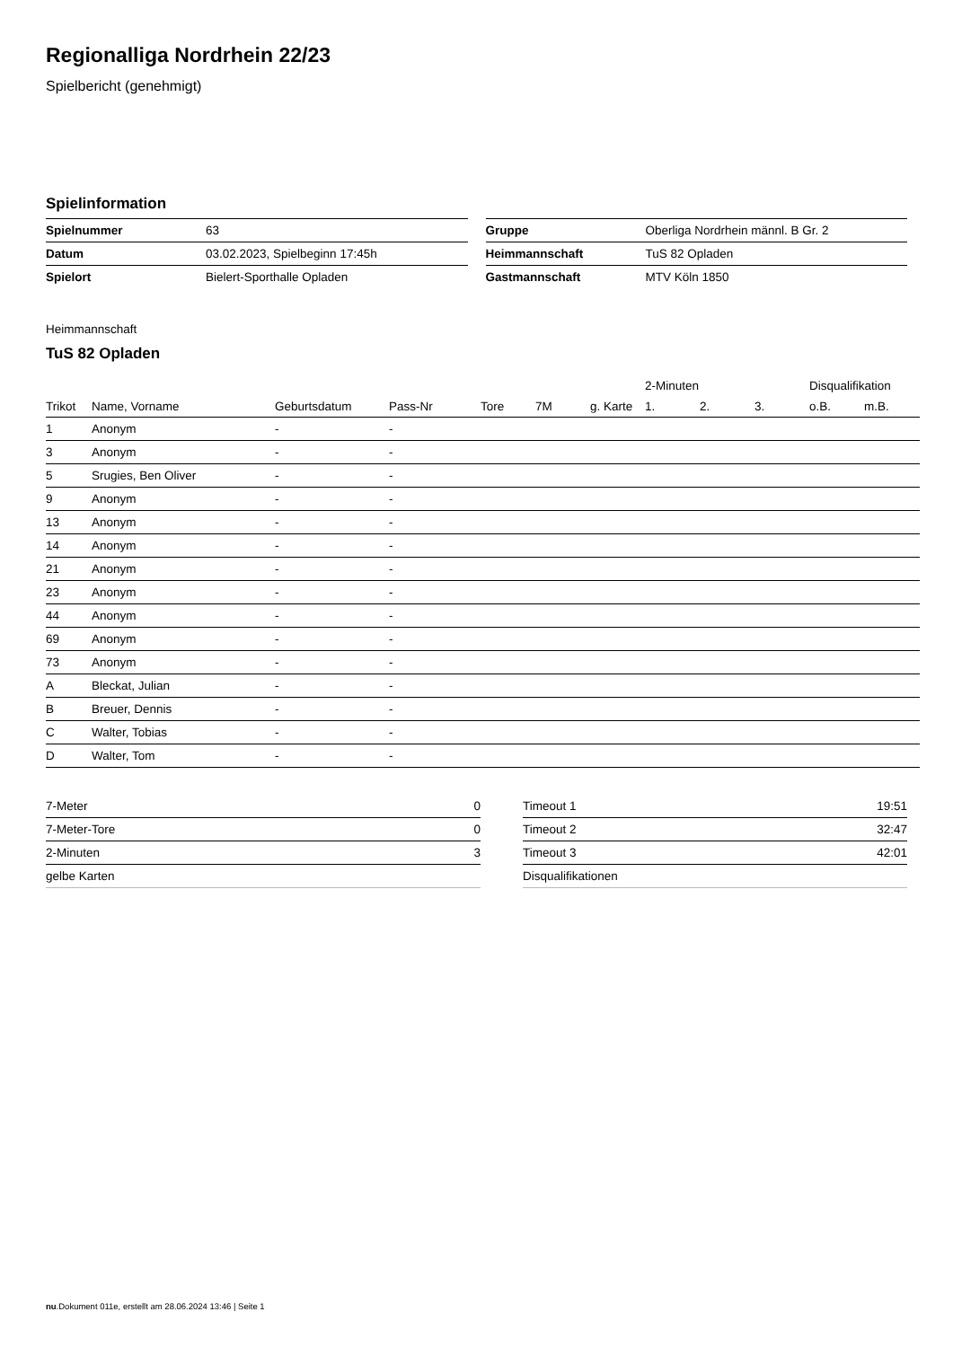Regionalliga Nordrhein 22/23
Spielbericht (genehmigt)
Spielinformation
| Spielnummer | 63 |
| Datum | 03.02.2023, Spielbeginn 17:45h |
| Spielort | Bielert-Sporthalle Opladen |
| Gruppe | Oberliga Nordrhein männl. B Gr. 2 |
| Heimmannschaft | TuS 82 Opladen |
| Gastmannschaft | MTV Köln 1850 |
Heimmannschaft
TuS 82 Opladen
| | | | | | | | 2-Minuten | | | Disqualifikation | |
| --- | --- | --- | --- | --- | --- | --- | --- | --- | --- | --- | --- |
| Trikot | Name, Vorname | Geburtsdatum | Pass-Nr | Tore | 7M | g. Karte | 1. | 2. | 3. | o.B. | m.B. |
| 1 | Anonym | - | - | | | | | | | | |
| 3 | Anonym | - | - | | | | | | | | |
| 5 | Srugies, Ben Oliver | - | - | | | | | | | | |
| 9 | Anonym | - | - | | | | | | | | |
| 13 | Anonym | - | - | | | | | | | | |
| 14 | Anonym | - | - | | | | | | | | |
| 21 | Anonym | - | - | | | | | | | | |
| 23 | Anonym | - | - | | | | | | | | |
| 44 | Anonym | - | - | | | | | | | | |
| 69 | Anonym | - | - | | | | | | | | |
| 73 | Anonym | - | - | | | | | | | | |
| A | Bleckat, Julian | - | - | | | | | | | | |
| B | Breuer, Dennis | - | - | | | | | | | | |
| C | Walter, Tobias | - | - | | | | | | | | |
| D | Walter, Tom | - | - | | | | | | | | |
| 7-Meter | 0 |
| 7-Meter-Tore | 0 |
| 2-Minuten | 3 |
| gelbe Karten | |
| Timeout 1 | 19:51 |
| Timeout 2 | 32:47 |
| Timeout 3 | 42:01 |
| Disqualifikationen | |
nu.Dokument 011e, erstellt am 28.06.2024 13:46 | Seite 1